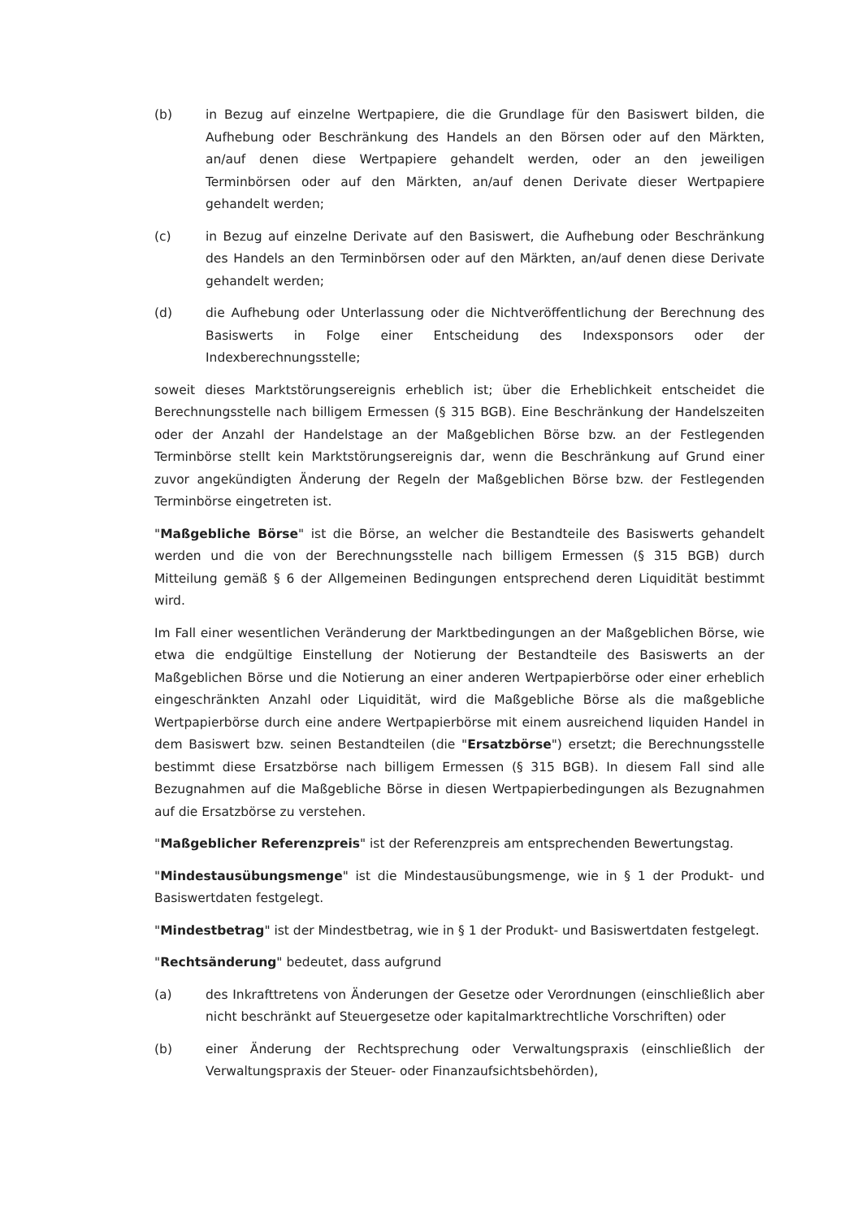(b) in Bezug auf einzelne Wertpapiere, die die Grundlage für den Basiswert bilden, die Aufhebung oder Beschränkung des Handels an den Börsen oder auf den Märkten, an/auf denen diese Wertpapiere gehandelt werden, oder an den jeweiligen Terminbörsen oder auf den Märkten, an/auf denen Derivate dieser Wertpapiere gehandelt werden;
(c) in Bezug auf einzelne Derivate auf den Basiswert, die Aufhebung oder Beschränkung des Handels an den Terminbörsen oder auf den Märkten, an/auf denen diese Derivate gehandelt werden;
(d) die Aufhebung oder Unterlassung oder die Nichtveröffentlichung der Berechnung des Basiswerts in Folge einer Entscheidung des Indexsponsors oder der Indexberechnungsstelle;
soweit dieses Marktstörungsereignis erheblich ist; über die Erheblichkeit entscheidet die Berechnungsstelle nach billigem Ermessen (§ 315 BGB). Eine Beschränkung der Handelszeiten oder der Anzahl der Handelstage an der Maßgeblichen Börse bzw. an der Festlegenden Terminbörse stellt kein Marktstörungsereignis dar, wenn die Beschränkung auf Grund einer zuvor angekündigten Änderung der Regeln der Maßgeblichen Börse bzw. der Festlegenden Terminbörse eingetreten ist.
"Maßgebliche Börse" ist die Börse, an welcher die Bestandteile des Basiswerts gehandelt werden und die von der Berechnungsstelle nach billigem Ermessen (§ 315 BGB) durch Mitteilung gemäß § 6 der Allgemeinen Bedingungen entsprechend deren Liquidität bestimmt wird.
Im Fall einer wesentlichen Veränderung der Marktbedingungen an der Maßgeblichen Börse, wie etwa die endgültige Einstellung der Notierung der Bestandteile des Basiswerts an der Maßgeblichen Börse und die Notierung an einer anderen Wertpapierbörse oder einer erheblich eingeschränkten Anzahl oder Liquidität, wird die Maßgebliche Börse als die maßgebliche Wertpapierbörse durch eine andere Wertpapierbörse mit einem ausreichend liquiden Handel in dem Basiswert bzw. seinen Bestandteilen (die "Ersatzbörse") ersetzt; die Berechnungsstelle bestimmt diese Ersatzbörse nach billigem Ermessen (§ 315 BGB). In diesem Fall sind alle Bezugnahmen auf die Maßgebliche Börse in diesen Wertpapierbedingungen als Bezugnahmen auf die Ersatzbörse zu verstehen.
"Maßgeblicher Referenzpreis" ist der Referenzpreis am entsprechenden Bewertungstag.
"Mindestausübungsmenge" ist die Mindestausübungsmenge, wie in § 1 der Produkt- und Basiswertdaten festgelegt.
"Mindestbetrag" ist der Mindestbetrag, wie in § 1 der Produkt- und Basiswertdaten festgelegt.
"Rechtsänderung" bedeutet, dass aufgrund
(a) des Inkrafttretens von Änderungen der Gesetze oder Verordnungen (einschließlich aber nicht beschränkt auf Steuergesetze oder kapitalmarktrechtliche Vorschriften) oder
(b) einer Änderung der Rechtsprechung oder Verwaltungspraxis (einschließlich der Verwaltungspraxis der Steuer- oder Finanzaufsichtsbehörden),